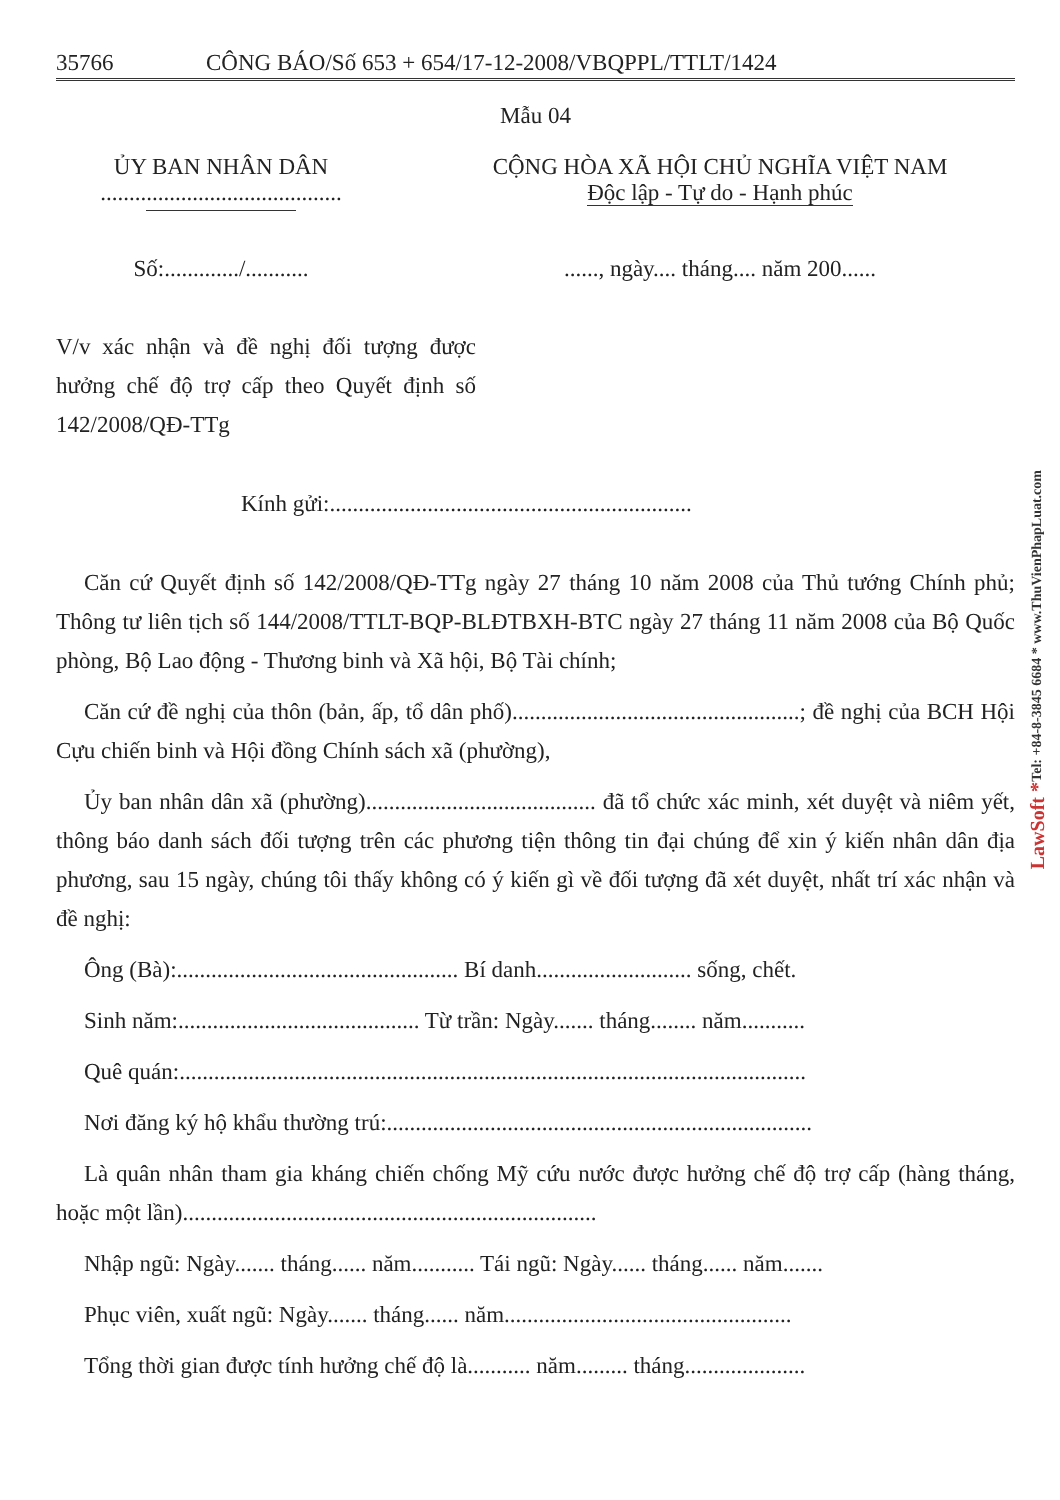35766 CÔNG BÁO/Số 653 + 654/17-12-2008/VBQPPL/TTLT/1424
Mẫu 04
ỦY BAN NHÂN DÂN
..........................................
CỘNG HÒA XÃ HỘI CHỦ NGHĨA VIỆT NAM
Độc lập - Tự do - Hạnh phúc
Số:............./...........
......, ngày.... tháng.... năm 200......
V/v xác nhận và đề nghị đối tượng được hưởng chế độ trợ cấp theo Quyết định số 142/2008/QĐ-TTg
Kính gửi:...............................................................
Căn cứ Quyết định số 142/2008/QĐ-TTg ngày 27 tháng 10 năm 2008 của Thủ tướng Chính phủ; Thông tư liên tịch số 144/2008/TTLT-BQP-BLĐTBXH-BTC ngày 27 tháng 11 năm 2008 của Bộ Quốc phòng, Bộ Lao động - Thương binh và Xã hội, Bộ Tài chính;
Căn cứ đề nghị của thôn (bản, ấp, tổ dân phố)..................................................; đề nghị của BCH Hội Cựu chiến binh và Hội đồng Chính sách xã (phường),
Ủy ban nhân dân xã (phường)........................................ đã tổ chức xác minh, xét duyệt và niêm yết, thông báo danh sách đối tượng trên các phương tiện thông tin đại chúng để xin ý kiến nhân dân địa phương, sau 15 ngày, chúng tôi thấy không có ý kiến gì về đối tượng đã xét duyệt, nhất trí xác nhận và đề nghị:
Ông (Bà):................................................. Bí danh........................... sống, chết.
Sinh năm:.......................................... Từ trần: Ngày....... tháng........ năm...........
Quê quán:.............................................................................................................
Nơi đăng ký hộ khẩu thường trú:..........................................................................
Là quân nhân tham gia kháng chiến chống Mỹ cứu nước được hưởng chế độ trợ cấp (hàng tháng, hoặc một lần)........................................................................
Nhập ngũ: Ngày....... tháng...... năm........... Tái ngũ: Ngày...... tháng...... năm.......
Phục viên, xuất ngũ: Ngày....... tháng...... năm..................................................
Tổng thời gian được tính hưởng chế độ là........... năm......... tháng.....................
Tel: +84-8-3845 6684 * www.ThuVienPhapLuat.com
LawSoft *